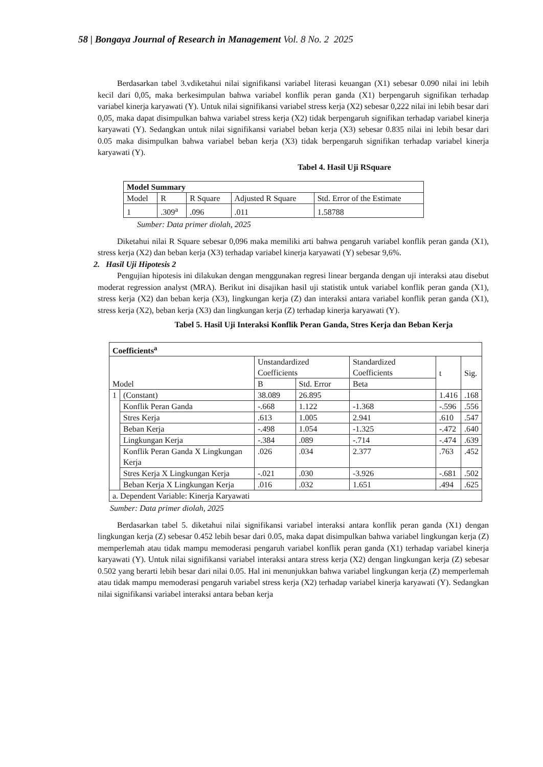58 | Bongaya Journal of Research in Management Vol. 8 No. 2 2025
Berdasarkan tabel 3.vdiketahui nilai signifikansi variabel literasi keuangan (X1) sebesar 0.090 nilai ini lebih kecil dari 0,05, maka berkesimpulan bahwa variabel konflik peran ganda (X1) berpengaruh signifikan terhadap variabel kinerja karyawati (Y). Untuk nilai signifikansi variabel stress kerja (X2) sebesar 0,222 nilai ini lebih besar dari 0,05, maka dapat disimpulkan bahwa variabel stress kerja (X2) tidak berpengaruh signifikan terhadap variabel kinerja karyawati (Y). Sedangkan untuk nilai signifikansi variabel beban kerja (X3) sebesar 0.835 nilai ini lebih besar dari 0.05 maka disimpulkan bahwa variabel beban kerja (X3) tidak berpengaruh signifikan terhadap variabel kinerja karyawati (Y).
Tabel 4. Hasil Uji RSquare
| Model Summary | | | | |
| Model | R | R Square | Adjusted R Square | Std. Error of the Estimate |
| 1 | .309<sup>a</sup> | .096 | .011 | 1.58788 |
Sumber: Data primer diolah, 2025
Diketahui nilai R Square sebesar 0,096 maka memiliki arti bahwa pengaruh variabel konflik peran ganda (X1), stress kerja (X2) dan beban kerja (X3) terhadap variabel kinerja karyawati (Y) sebesar 9,6%.
2. Hasil Uji Hipotesis 2
Pengujian hipotesis ini dilakukan dengan menggunakan regresi linear berganda dengan uji interaksi atau disebut moderat regression analyst (MRA). Berikut ini disajikan hasil uji statistik untuk variabel konflik peran ganda (X1), stress kerja (X2) dan beban kerja (X3), lingkungan kerja (Z) dan interaksi antara variabel konflik peran ganda (X1), stress kerja (X2), beban kerja (X3) dan lingkungan kerja (Z) terhadap kinerja karyawati (Y).
Tabel 5. Hasil Uji Interaksi Konflik Peran Ganda, Stres Kerja dan Beban Kerja
| Coefficients<sup>a</sup> | | | | | | |
| Model | | Unstandardized Coefficients | | Standardized Coefficients | t | Sig. |
| | | B | Std. Error | Beta | | |
| 1 | (Constant) | 38.089 | 26.895 | | 1.416 | .168 |
| | Konflik Peran Ganda | -.668 | 1.122 | -1.368 | -.596 | .556 |
| | Stres Kerja | .613 | 1.005 | 2.941 | .610 | .547 |
| | Beban Kerja | -.498 | 1.054 | -1.325 | -.472 | .640 |
| | Lingkungan Kerja | -.384 | .089 | -.714 | -.474 | .639 |
| | Konflik Peran Ganda X Lingkungan Kerja | .026 | .034 | 2.377 | .763 | .452 |
| | Stres Kerja X Lingkungan Kerja | -.021 | .030 | -3.926 | -.681 | .502 |
| | Beban Kerja X Lingkungan Kerja | .016 | .032 | 1.651 | .494 | .625 |
| a. Dependent Variable: Kinerja Karyawati | | | | | | |
Sumber: Data primer diolah, 2025
Berdasarkan tabel 5. diketahui nilai signifikansi variabel interaksi antara konflik peran ganda (X1) dengan lingkungan kerja (Z) sebesar 0.452 lebih besar dari 0.05, maka dapat disimpulkan bahwa variabel lingkungan kerja (Z) memperlemah atau tidak mampu memoderasi pengaruh variabel konflik peran ganda (X1) terhadap variabel kinerja karyawati (Y). Untuk nilai signifikansi variabel interaksi antara stress kerja (X2) dengan lingkungan kerja (Z) sebesar 0.502 yang berarti lebih besar dari nilai 0.05. Hal ini menunjukkan bahwa variabel lingkungan kerja (Z) memperlemah atau tidak mampu memoderasi pengaruh variabel stress kerja (X2) terhadap variabel kinerja karyawati (Y). Sedangkan nilai signifikansi variabel interaksi antara beban kerja